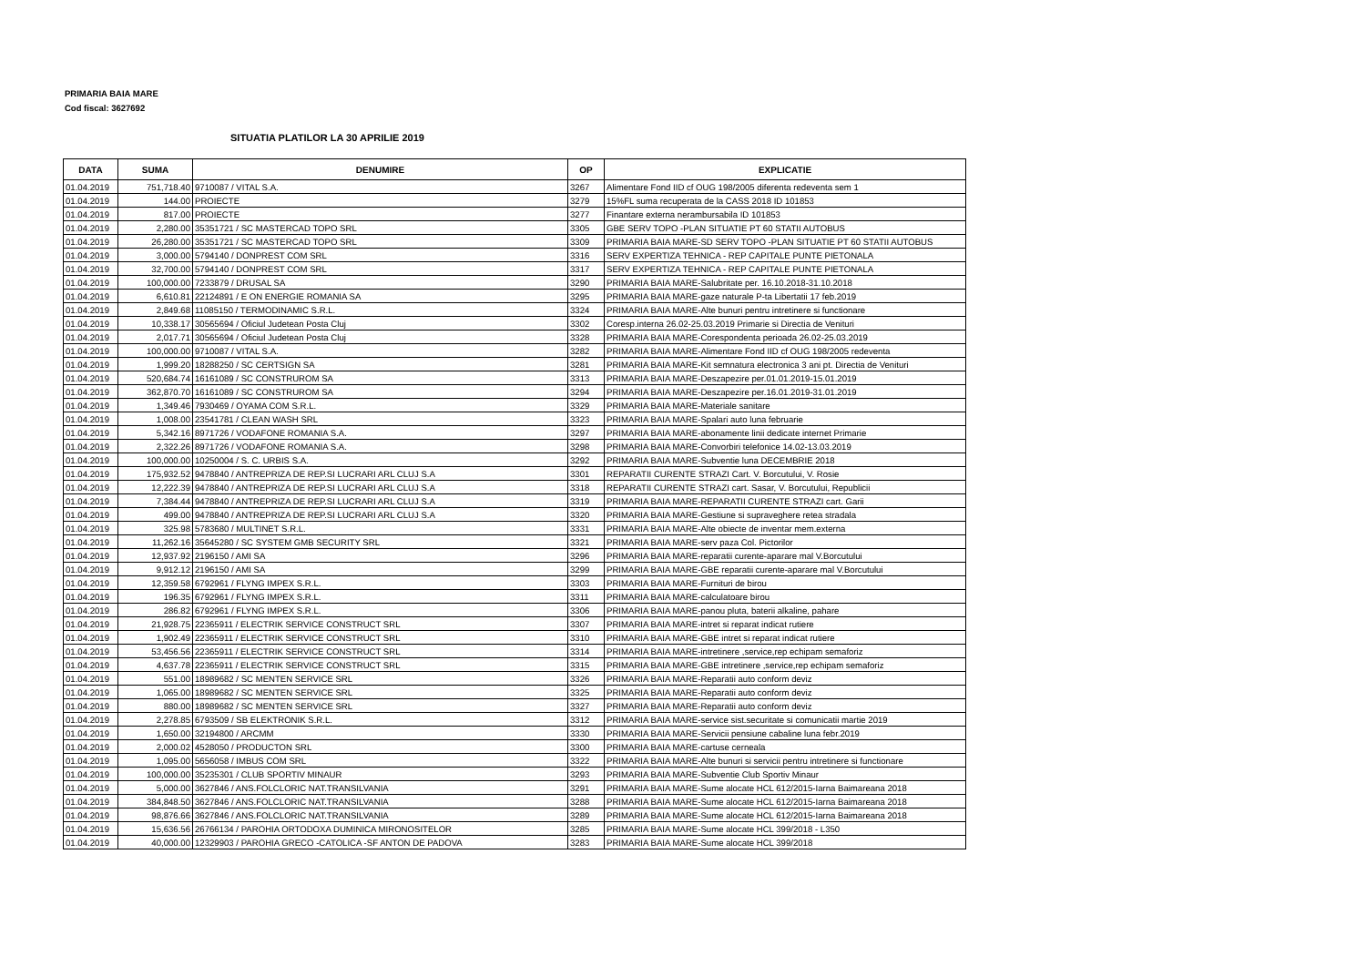PRIMARIA BAIA MARE
Cod fiscal: 3627692
SITUATIA PLATILOR LA 30 APRILIE 2019
| DATA | SUMA | DENUMIRE | OP | EXPLICATIE |
| --- | --- | --- | --- | --- |
| 01.04.2019 | 751,718.40 | 9710087 / VITAL S.A. | 3267 | Alimentare Fond IID cf OUG 198/2005 diferenta redeventa sem 1 |
| 01.04.2019 | 144.00 | PROIECTE | 3279 | 15%FL suma recuperata de la CASS 2018 ID 101853 |
| 01.04.2019 | 817.00 | PROIECTE | 3277 | Finantare externa nerambursabila ID 101853 |
| 01.04.2019 | 2,280.00 | 35351721 / SC MASTERCAD TOPO SRL | 3305 | GBE SERV TOPO -PLAN SITUATIE PT 60 STATII AUTOBUS |
| 01.04.2019 | 26,280.00 | 35351721 / SC MASTERCAD TOPO SRL | 3309 | PRIMARIA BAIA MARE-SD SERV TOPO -PLAN SITUATIE PT 60 STATII AUTOBUS |
| 01.04.2019 | 3,000.00 | 5794140 / DONPREST COM SRL | 3316 | SERV EXPERTIZA TEHNICA - REP CAPITALE PUNTE PIETONALA |
| 01.04.2019 | 32,700.00 | 5794140 / DONPREST COM SRL | 3317 | SERV EXPERTIZA TEHNICA - REP CAPITALE PUNTE PIETONALA |
| 01.04.2019 | 100,000.00 | 7233879 / DRUSAL SA | 3290 | PRIMARIA BAIA MARE-Salubritate per. 16.10.2018-31.10.2018 |
| 01.04.2019 | 6,610.81 | 22124891 / E ON ENERGIE ROMANIA SA | 3295 | PRIMARIA BAIA MARE-gaze naturale P-ta Libertatii 17 feb.2019 |
| 01.04.2019 | 2,849.68 | 11085150 / TERMODINAMIC S.R.L. | 3324 | PRIMARIA BAIA MARE-Alte bunuri pentru intretinere si functionare |
| 01.04.2019 | 10,338.17 | 30565694 / Oficiul Judetean Posta Cluj | 3302 | Coresp.interna 26.02-25.03.2019 Primarie si Directia de Venituri |
| 01.04.2019 | 2,017.71 | 30565694 / Oficiul Judetean Posta Cluj | 3328 | PRIMARIA BAIA MARE-Corespondenta perioada 26.02-25.03.2019 |
| 01.04.2019 | 100,000.00 | 9710087 / VITAL S.A. | 3282 | PRIMARIA BAIA MARE-Alimentare Fond IID cf OUG 198/2005 redeventa |
| 01.04.2019 | 1,999.20 | 18288250 / SC CERTSIGN SA | 3281 | PRIMARIA BAIA MARE-Kit semnatura electronica 3 ani pt. Directia de Venituri |
| 01.04.2019 | 520,684.74 | 16161089 / SC CONSTRUROM SA | 3313 | PRIMARIA BAIA MARE-Deszapezire per.01.01.2019-15.01.2019 |
| 01.04.2019 | 362,870.70 | 16161089 / SC CONSTRUROM SA | 3294 | PRIMARIA BAIA MARE-Deszapezire per.16.01.2019-31.01.2019 |
| 01.04.2019 | 1,349.46 | 7930469 / OYAMA COM S.R.L. | 3329 | PRIMARIA BAIA MARE-Materiale sanitare |
| 01.04.2019 | 1,008.00 | 23541781 / CLEAN WASH SRL | 3323 | PRIMARIA BAIA MARE-Spalari auto luna februarie |
| 01.04.2019 | 5,342.16 | 8971726 / VODAFONE ROMANIA S.A. | 3297 | PRIMARIA BAIA MARE-abonamente linii dedicate internet Primarie |
| 01.04.2019 | 2,322.26 | 8971726 / VODAFONE ROMANIA S.A. | 3298 | PRIMARIA BAIA MARE-Convorbiri telefonice 14.02-13.03.2019 |
| 01.04.2019 | 100,000.00 | 10250004 / S. C. URBIS S.A. | 3292 | PRIMARIA BAIA MARE-Subventie luna DECEMBRIE 2018 |
| 01.04.2019 | 175,932.52 | 9478840 / ANTREPRIZA DE REP.SI LUCRARI ARL CLUJ S.A | 3301 | REPARATII CURENTE STRAZI Cart. V. Borcutului, V. Rosie |
| 01.04.2019 | 12,222.39 | 9478840 / ANTREPRIZA DE REP.SI LUCRARI ARL CLUJ S.A | 3318 | REPARATII CURENTE STRAZI cart. Sasar, V. Borcutului, Republicii |
| 01.04.2019 | 7,384.44 | 9478840 / ANTREPRIZA DE REP.SI LUCRARI ARL CLUJ S.A | 3319 | PRIMARIA BAIA MARE-REPARATII CURENTE STRAZI cart. Garii |
| 01.04.2019 | 499.00 | 9478840 / ANTREPRIZA DE REP.SI LUCRARI ARL CLUJ S.A | 3320 | PRIMARIA BAIA MARE-Gestiune si supraveghere retea stradala |
| 01.04.2019 | 325.98 | 5783680 / MULTINET S.R.L. | 3331 | PRIMARIA BAIA MARE-Alte obiecte de inventar mem.externa |
| 01.04.2019 | 11,262.16 | 35645280 / SC SYSTEM GMB SECURITY SRL | 3321 | PRIMARIA BAIA MARE-serv paza Col. Pictorilor |
| 01.04.2019 | 12,937.92 | 2196150 / AMI SA | 3296 | PRIMARIA BAIA MARE-reparatii curente-aparare mal V.Borcutului |
| 01.04.2019 | 9,912.12 | 2196150 / AMI SA | 3299 | PRIMARIA BAIA MARE-GBE reparatii curente-aparare mal V.Borcutului |
| 01.04.2019 | 12,359.58 | 6792961 / FLYNG IMPEX S.R.L. | 3303 | PRIMARIA BAIA MARE-Furnituri de birou |
| 01.04.2019 | 196.35 | 6792961 / FLYNG IMPEX S.R.L. | 3311 | PRIMARIA BAIA MARE-calculatoare birou |
| 01.04.2019 | 286.82 | 6792961 / FLYNG IMPEX S.R.L. | 3306 | PRIMARIA BAIA MARE-panou pluta, baterii alkaline, pahare |
| 01.04.2019 | 21,928.75 | 22365911 / ELECTRIK SERVICE CONSTRUCT SRL | 3307 | PRIMARIA BAIA MARE-intret si reparat indicat rutiere |
| 01.04.2019 | 1,902.49 | 22365911 / ELECTRIK SERVICE CONSTRUCT SRL | 3310 | PRIMARIA BAIA MARE-GBE intret si reparat indicat rutiere |
| 01.04.2019 | 53,456.56 | 22365911 / ELECTRIK SERVICE CONSTRUCT SRL | 3314 | PRIMARIA BAIA MARE-intretinere ,service,rep echipam semaforiz |
| 01.04.2019 | 4,637.78 | 22365911 / ELECTRIK SERVICE CONSTRUCT SRL | 3315 | PRIMARIA BAIA MARE-GBE intretinere ,service,rep echipam semaforiz |
| 01.04.2019 | 551.00 | 18989682 / SC MENTEN SERVICE SRL | 3326 | PRIMARIA BAIA MARE-Reparatii auto conform deviz |
| 01.04.2019 | 1,065.00 | 18989682 / SC MENTEN SERVICE SRL | 3325 | PRIMARIA BAIA MARE-Reparatii auto conform deviz |
| 01.04.2019 | 880.00 | 18989682 / SC MENTEN SERVICE SRL | 3327 | PRIMARIA BAIA MARE-Reparatii auto conform deviz |
| 01.04.2019 | 2,278.85 | 6793509 / SB ELEKTRONIK S.R.L. | 3312 | PRIMARIA BAIA MARE-service sist.securitate si comunicatii martie 2019 |
| 01.04.2019 | 1,650.00 | 32194800 / ARCMM | 3330 | PRIMARIA BAIA MARE-Servicii pensiune cabaline luna febr.2019 |
| 01.04.2019 | 2,000.02 | 4528050 / PRODUCTON SRL | 3300 | PRIMARIA BAIA MARE-cartuse cerneala |
| 01.04.2019 | 1,095.00 | 5656058 / IMBUS COM SRL | 3322 | PRIMARIA BAIA MARE-Alte bunuri si servicii pentru intretinere si functionare |
| 01.04.2019 | 100,000.00 | 35235301 / CLUB SPORTIV MINAUR | 3293 | PRIMARIA BAIA MARE-Subventie Club Sportiv Minaur |
| 01.04.2019 | 5,000.00 | 3627846 / ANS.FOLCLORIC NAT.TRANSILVANIA | 3291 | PRIMARIA BAIA MARE-Sume alocate HCL 612/2015-Iarna Baimareana 2018 |
| 01.04.2019 | 384,848.50 | 3627846 / ANS.FOLCLORIC NAT.TRANSILVANIA | 3288 | PRIMARIA BAIA MARE-Sume alocate HCL 612/2015-Iarna Baimareana 2018 |
| 01.04.2019 | 98,876.66 | 3627846 / ANS.FOLCLORIC NAT.TRANSILVANIA | 3289 | PRIMARIA BAIA MARE-Sume alocate HCL 612/2015-Iarna Baimareana 2018 |
| 01.04.2019 | 15,636.56 | 26766134 / PAROHIA ORTODOXA DUMINICA MIRONOSITELOR | 3285 | PRIMARIA BAIA MARE-Sume alocate HCL 399/2018 - L350 |
| 01.04.2019 | 40,000.00 | 12329903 / PAROHIA GRECO -CATOLICA -SF ANTON DE PADOVA | 3283 | PRIMARIA BAIA MARE-Sume alocate HCL 399/2018 |